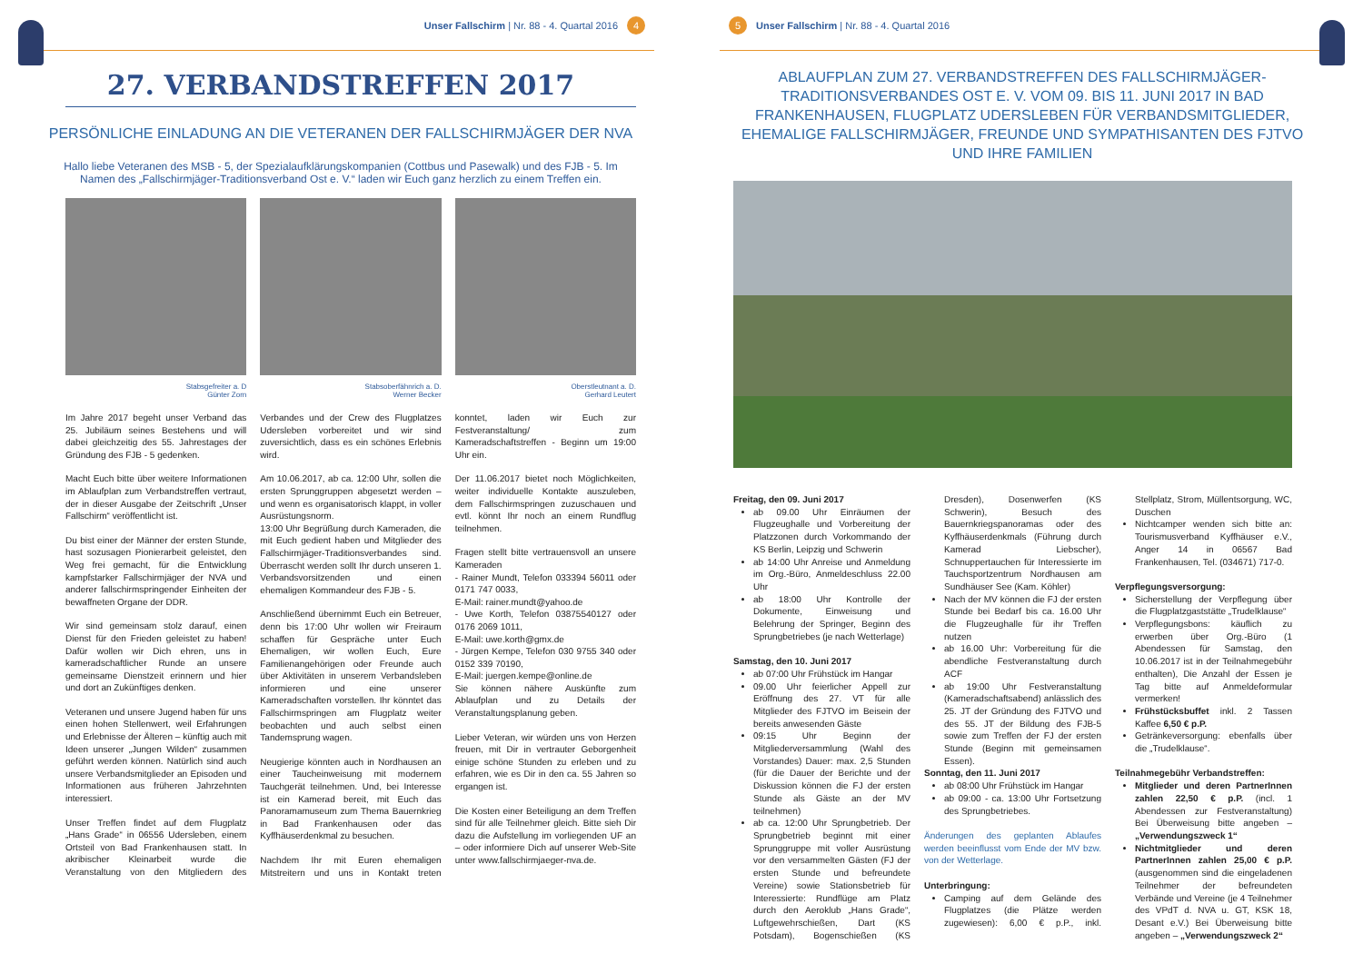Unser Fallschirm | Nr. 88 - 4. Quartal 2016 4
27. VERBANDSTREFFEN 2017
PERSÖNLICHE EINLADUNG AN DIE VETERANEN DER FALLSCHIRMJÄGER DER NVA
Hallo liebe Veteranen des MSB - 5, der Spezialaufklärungskompanien (Cottbus und Pasewalk) und des FJB - 5. Im Namen des „Fallschirmjäger-Traditionsverband Ost e. V.“ laden wir Euch ganz herzlich zu einem Treffen ein.
Stabsgefreiter a. D
Günter Zorn
Stabsoberfähnrich a. D.
Werner Becker
Oberstleutnant a. D.
Gerhard Leutert
Im Jahre 2017 begeht unser Verband das 25. Jubiläum seines Bestehens und will dabei gleichzeitig des 55. Jahrestages der Gründung des FJB - 5 gedenken.
Macht Euch bitte über weitere Informationen im Ablaufplan zum Verbandstreffen vertraut, der in dieser Ausgabe der Zeitschrift „Unser Fallschirm“ veröffentlicht ist.
Du bist einer der Männer der ersten Stunde, hast sozusagen Pionierarbeit geleistet, den Weg frei gemacht, für die Entwicklung kampfstarker Fallschirmjäger der NVA und anderer fallschirmspringender Einheiten der bewaffneten Organe der DDR.
Wir sind gemeinsam stolz darauf, einen Dienst für den Frieden geleistet zu haben! Dafür wollen wir Dich ehren, uns in kameradschaftlicher Runde an unsere gemeinsame Dienstzeit erinnern und hier und dort an Zukünftiges denken.
Veteranen und unsere Jugend haben für uns einen hohen Stellenwert, weil Erfahrungen und Erlebnisse der Älteren – künftig auch mit Ideen unserer „Jungen Wilden“ zusammen geführt werden können. Natürlich sind auch unsere Verbandsmitglieder an Episoden und Informationen aus früheren Jahrzehnten interessiert.
Unser Treffen findet auf dem Flugplatz „Hans Grade“ in 06556 Udersleben, einem Ortsteil von Bad Frankenhausen statt. In akribischer Kleinarbeit wurde die Veranstaltung von den Mitgliedern des Verbandes und der Crew des Flugplatzes Udersleben vorbereitet und wir sind zuversichtlich, dass es ein schönes Erlebnis wird.
Am 10.06.2017, ab ca. 12:00 Uhr, sollen die ersten Sprunggruppen abgesetzt werden – und wenn es organisatorisch klappt, in voller Ausrüstungsnorm.
13:00 Uhr Begrüßung durch Kameraden, die mit Euch gedient haben und Mitglieder des Fallschirmjäger-Traditionsverbandes sind. Überrascht werden sollt Ihr durch unseren 1. Verbandsvorsitzenden und einen ehemaligen Kommandeur des FJB - 5.
Anschließend übernimmt Euch ein Betreuer, denn bis 17:00 Uhr wollen wir Freiraum schaffen für Gespräche unter Euch Ehemaligen, wir wollen Euch, Eure Familienangehörigen oder Freunde auch über Aktivitäten in unserem Verbandsleben informieren und eine unserer Kameradschaften vorstellen. Ihr könntet das Fallschirmspringen am Flugplatz weiter beobachten und auch selbst einen Tandemsprung wagen.
Neugierige könnten auch in Nordhausen an einer Taucheinweisung mit modernem Tauchgerät teilnehmen. Und, bei Interesse ist ein Kamerad bereit, mit Euch das Panoramamuseum zum Thema Bauernkrieg in Bad Frankenhausen oder das Kyffhäuserdenkmal zu besuchen.
Nachdem Ihr mit Euren ehemaligen Mitstreitern und uns in Kontakt treten konntet, laden wir Euch zur Festveranstaltung/ zum Kameradschaftstreffen - Beginn um 19:00 Uhr ein.
Der 11.06.2017 bietet noch Möglichkeiten, weiter individuelle Kontakte auszuleben, dem Fallschirmspringen zuzuschauen und evtl. könnt Ihr noch an einem Rundflug teilnehmen.
Fragen stellt bitte vertrauensvoll an unsere Kameraden
- Rainer Mundt, Telefon 033394 56011 oder 0171 747 0033,
E-Mail: rainer.mundt@yahoo.de
- Uwe Korth, Telefon 03875540127 oder 0176 2069 1011,
E-Mail: uwe.korth@gmx.de
- Jürgen Kempe, Telefon 030 9755 340 oder 0152 339 70190,
E-Mail: juergen.kempe@online.de
Sie können nähere Auskünfte zum Ablaufplan und zu Details der Veranstaltungsplanung geben.
Lieber Veteran, wir würden uns von Herzen freuen, mit Dir in vertrauter Geborgenheit einige schöne Stunden zu erleben und zu erfahren, wie es Dir in den ca. 55 Jahren so ergangen ist.
Die Kosten einer Beteiligung an dem Treffen sind für alle Teilnehmer gleich. Bitte sieh Dir dazu die Aufstellung im vorliegenden UF an – oder informiere Dich auf unserer Web-Site unter www.fallschirmjaeger-nva.de.
5 Unser Fallschirm | Nr. 88 - 4. Quartal 2016
ABLAUFPLAN ZUM 27. VERBANDSTREFFEN DES FALLSCHIRMJÄGER- TRADITIONSVERBANDES OST E. V. VOM 09. BIS 11. JUNI 2017 IN BAD FRANKENHAUSEN, FLUGPLATZ UDERSLEBEN FÜR VERBANDSMITGLIEDER, EHEMALIGE FALLSCHIRMJÄGER, FREUNDE UND SYMPATHISANTEN DES FJTVO UND IHRE FAMILIEN
Freitag, den 09. Juni 2017
ab 09.00 Uhr Einräumen der Flugzeughalle und Vorbereitung der Platzzonen durch Vorkommando der KS Berlin, Leipzig und Schwerin
ab 14:00 Uhr Anreise und Anmeldung im Org.-Büro, Anmeldeschluss 22.00 Uhr
ab 18:00 Uhr Kontrolle der Dokumente, Einweisung und Belehrung der Springer, Beginn des Sprungbetriebes (je nach Wetterlage)
Samstag, den 10. Juni 2017
ab 07:00 Uhr Frühstück im Hangar
09.00 Uhr feierlicher Appell zur Eröffnung des 27. VT für alle Mitglieder des FJTVO im Beisein der bereits anwesenden Gäste
09:15 Uhr Beginn der Mitgliederversammlung (Wahl des Vorstandes) Dauer: max. 2,5 Stunden (für die Dauer der Berichte und der Diskussion können die FJ der ersten Stunde als Gäste an der MV teilnehmen)
ab ca. 12:00 Uhr Sprungbetrieb. Der Sprungbetrieb beginnt mit einer Sprunggruppe mit voller Ausrüstung vor den versammelten Gästen (FJ der ersten Stunde und befreundete Vereine) sowie Stationsbetrieb für Interessierte: Rundflüge am Platz durch den Aeroklub „Hans Grade“, Luftgewehrschießen, Dart (KS Potsdam), Bogenschießen (KS Dresden), Dosenwerfen (KS Schwerin), Besuch des Bauernkriegspanoramas oder des Kyffhäuserdenkmals (Führung durch Kamerad Liebscher), Schnuppertauchen für Interessierte im Tauchsportzentrum Nordhausen am Sundhäuser See (Kam. Köhler)
Nach der MV können die FJ der ersten Stunde bei Bedarf bis ca. 16.00 Uhr die Flugzeughalle für ihr Treffen nutzen
ab 16.00 Uhr: Vorbereitung für die abendliche Festveranstaltung durch ACF
ab 19:00 Uhr Festveranstaltung (Kameradschaftsabend) anlässlich des 25. JT der Gründung des FJTVO und des 55. JT der Bildung des FJB-5 sowie zum Treffen der FJ der ersten Stunde (Beginn mit gemeinsamen Essen).
Sonntag, den 11. Juni 2017
ab 08:00 Uhr Frühstück im Hangar
ab 09:00 - ca. 13:00 Uhr Fortsetzung des Sprungbetriebes.
Änderungen des geplanten Ablaufes werden beeinflusst vom Ende der MV bzw. von der Wetterlage.
Unterbringung:
Camping auf dem Gelände des Flugplatzes (die Plätze werden zugewiesen): 6,00 € p.P., inkl. Stellplatz, Strom, Müllentsorgung, WC, Duschen
Nichtcamper wenden sich bitte an: Tourismusverband Kyffhäuser e.V., Anger 14 in 06567 Bad Frankenhausen, Tel. (034671) 717-0.
Verpflegungsversorgung:
Sicherstellung der Verpflegung über die Flugplatzgaststätte „Trudelklause“
Verpflegungsbons: käuflich zu erwerben über Org.-Büro (1 Abendessen für Samstag, den 10.06.2017 ist in der Teilnahmegebühr enthalten), Die Anzahl der Essen je Tag bitte auf Anmeldeformular vermerken!
Frühstücksbuffet inkl. 2 Tassen Kaffee 6,50 € p.P.
Getränkeversorgung: ebenfalls über die „Trudelklause“.
Teilnahmegebühr Verbandstreffen:
Mitglieder und deren PartnerInnen zahlen 22,50 € p.P. (incl. 1 Abendessen zur Festveranstaltung) Bei Überweisung bitte angeben – „Verwendungszweck 1“
Nichtmitglieder und deren PartnerInnen zahlen 25,00 € p.P. (ausgenommen sind die eingeladenen Teilnehmer der befreundeten Verbände und Vereine (je 4 Teilnehmer des VPdT d. NVA u. GT, KSK 18, Desant e.V.) Bei Überweisung bitte angeben – „Verwendungszweck 2“